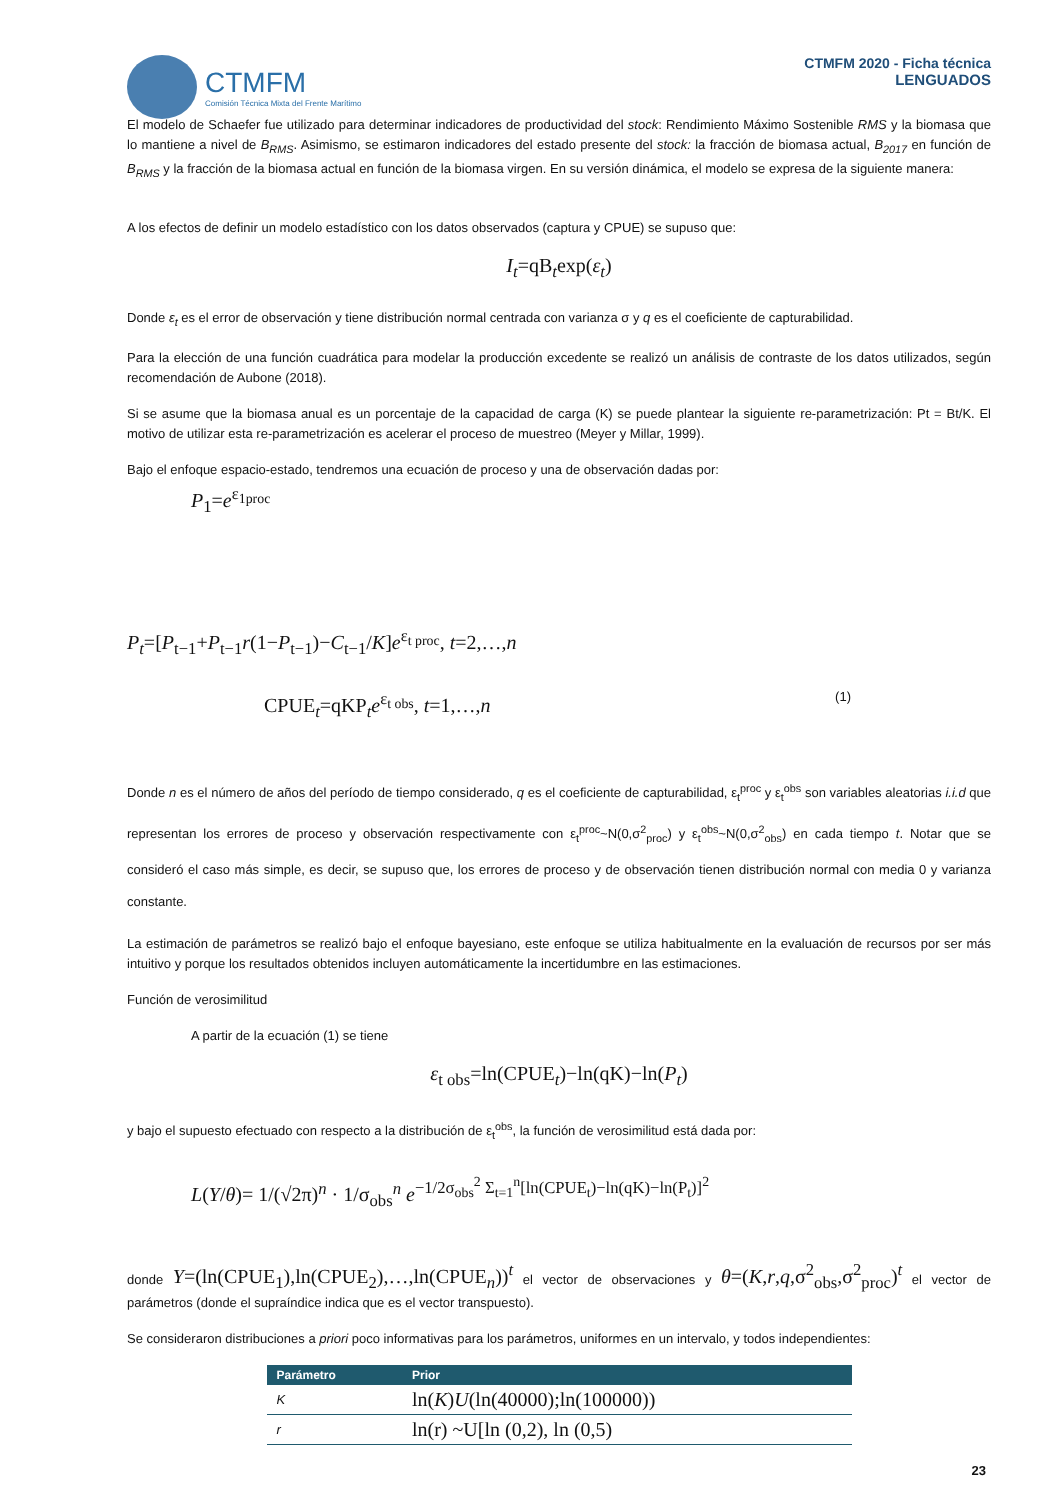CTMFM
Comisión Técnica Mixta del Frente Marítimo
CTMFM 2020 - Ficha técnica
LENGUADOS
El modelo de Schaefer fue utilizado para determinar indicadores de productividad del stock: Rendimiento Máximo Sostenible RMS y la biomasa que lo mantiene a nivel de B<sub>RMS</sub>. Asimismo, se estimaron indicadores del estado presente del stock: la fracción de biomasa actual, B<sub>2017</sub> en función de B<sub>RMS</sub> y la fracción de la biomasa actual en función de la biomasa virgen. En su versión dinámica, el modelo se expresa de la siguiente manera:
A los efectos de definir un modelo estadístico con los datos observados (captura y CPUE) se supuso que:
I<sub>t</sub>=qB<sub>t</sub>exp(ε<sub>t</sub>)
Donde ε<sub>t</sub> es el error de observación y tiene distribución normal centrada con varianza σ y q es el coeficiente de capturabilidad.
Para la elección de una función cuadrática para modelar la producción excedente se realizó un análisis de contraste de los datos utilizados, según recomendación de Aubone (2018).
Si se asume que la biomasa anual es un porcentaje de la capacidad de carga (K) se puede plantear la siguiente re-parametrización: Pt = Bt/K. El motivo de utilizar esta re-parametrización es acelerar el proceso de muestreo (Meyer y Millar, 1999).
Bajo el enfoque espacio-estado, tendremos una ecuación de proceso y una de observación dadas por:
P<sub>1</sub>=e<sup>ε<sub>1proc</sub></sup>
P<sub>t</sub>=[P<sub>t−1</sub>+P<sub>t−1</sub>r(1−P<sub>t−1</sub>)−C<sub>t−1</sub>/K]e<sup>ε<sub>t proc</sub></sup>, t=2,…,n
CPUE<sub>t</sub>=qKP<sub>t</sub>e<sup>ε<sub>t obs</sub></sup>, t=1,…,n (1)
Donde n es el número de años del período de tiempo considerado, q es el coeficiente de capturabilidad, ε<sub>t</sub><sup>proc</sup> y ε<sub>t</sub><sup>obs</sup> son variables aleatorias i.i.d que representan los errores de proceso y observación respectivamente con ε<sub>t</sub><sup>proc</sup>~N(0,σ<sup>2</sup><sub>proc</sub>) y ε<sub>t</sub><sup>obs</sup>~N(0,σ<sup>2</sup><sub>obs</sub>) en cada tiempo t. Notar que se consideró el caso más simple, es decir, se supuso que, los errores de proceso y de observación tienen distribución normal con media 0 y varianza constante.
La estimación de parámetros se realizó bajo el enfoque bayesiano, este enfoque se utiliza habitualmente en la evaluación de recursos por ser más intuitivo y porque los resultados obtenidos incluyen automáticamente la incertidumbre en las estimaciones.
Función de verosimilitud
A partir de la ecuación (1) se tiene
ε<sub>t obs</sub>=ln(CPUE<sub>t</sub>)−ln(qK)−ln(P<sub>t</sub>)
y bajo el supuesto efectuado con respecto a la distribución de ε<sub>t</sub><sup>obs</sup>, la función de verosimilitud está dada por:
L(Y/θ)= 1/(√2π)<sup>n</sup> · 1/σ<sub>obs</sub><sup>n</sup> e<sup>−1/2σ<sub>obs</sub><sup>2</sup> Σ<sub>t=1</sub><sup>n</sup>[ln(CPUE<sub>t</sub>)−ln(qK)−ln(P<sub>t</sub>)]<sup>2</sup></sup>
donde Y=(ln(CPUE<sub>1</sub>),ln(CPUE<sub>2</sub>),…,ln(CPUE<sub>n</sub>))<sup>t</sup> el vector de observaciones y θ=(K,r,q,σ<sup>2</sup><sub>obs</sub>,σ<sup>2</sup><sub>proc</sub>)<sup>t</sup> el vector de parámetros (donde el supraíndice indica que es el vector transpuesto).
Se consideraron distribuciones a priori poco informativas para los parámetros, uniformes en un intervalo, y todos independientes:
| Parámetro | Prior |
| --- | --- |
| K | ln( K ) U (ln(40000);ln(100000)) |
| r | ln(r) ~U[ln (0,2), ln (0,5) |
23